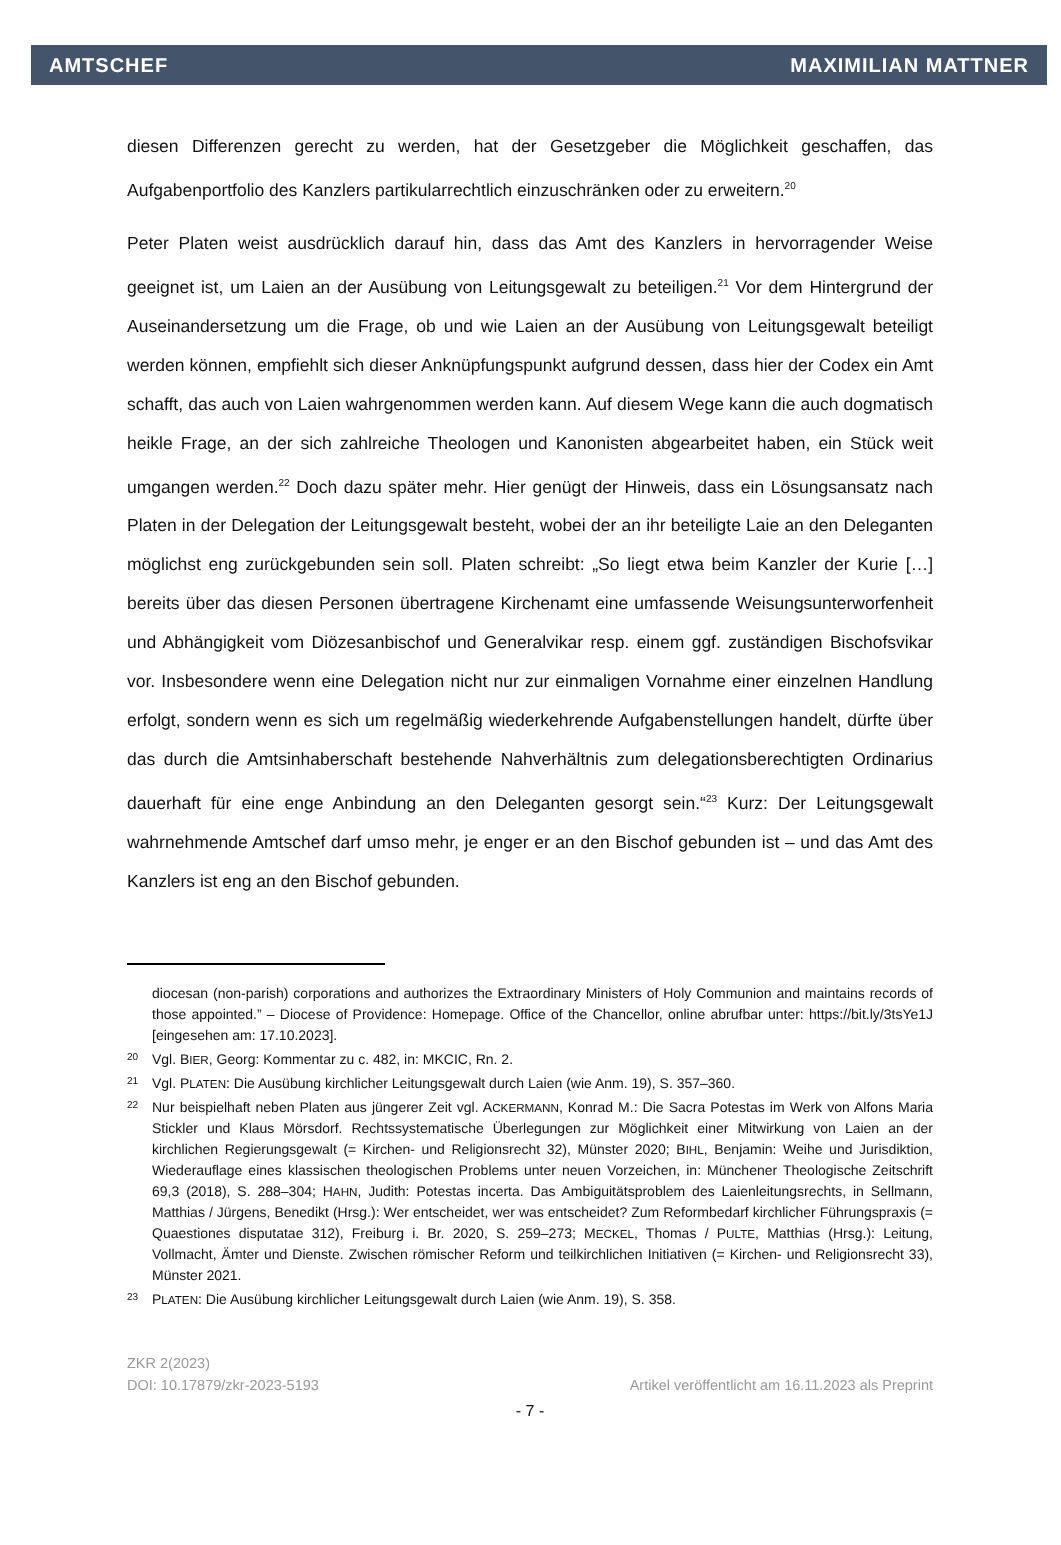AMTSCHEF MAXIMILIAN MATTNER
diesen Differenzen gerecht zu werden, hat der Gesetzgeber die Möglichkeit geschaffen, das Aufgabenportfolio des Kanzlers partikularrechtlich einzuschränken oder zu erweitern.<sup>20</sup>
Peter Platen weist ausdrücklich darauf hin, dass das Amt des Kanzlers in hervorragender Weise geeignet ist, um Laien an der Ausübung von Leitungsgewalt zu beteiligen.<sup>21</sup> Vor dem Hintergrund der Auseinandersetzung um die Frage, ob und wie Laien an der Ausübung von Leitungsgewalt beteiligt werden können, empfiehlt sich dieser Anknüpfungspunkt aufgrund dessen, dass hier der Codex ein Amt schafft, das auch von Laien wahrgenommen werden kann. Auf diesem Wege kann die auch dogmatisch heikle Frage, an der sich zahlreiche Theologen und Kanonisten abgearbeitet haben, ein Stück weit umgangen werden.<sup>22</sup> Doch dazu später mehr. Hier genügt der Hinweis, dass ein Lösungsansatz nach Platen in der Delegation der Leitungsgewalt besteht, wobei der an ihr beteiligte Laie an den Deleganten möglichst eng zurückgebunden sein soll. Platen schreibt: „So liegt etwa beim Kanzler der Kurie […] bereits über das diesen Personen übertragene Kirchenamt eine umfassende Weisungsunterworfenheit und Abhängigkeit vom Diözesanbischof und Generalvikar resp. einem ggf. zuständigen Bischofsvikar vor. Insbesondere wenn eine Delegation nicht nur zur einmaligen Vornahme einer einzelnen Handlung erfolgt, sondern wenn es sich um regelmäßig wiederkehrende Aufgabenstellungen handelt, dürfte über das durch die Amtsinhaberschaft bestehende Nahverhältnis zum delegationsberechtigten Ordinarius dauerhaft für eine enge Anbindung an den Deleganten gesorgt sein.“<sup>23</sup> Kurz: Der Leitungsgewalt wahrnehmende Amtschef darf umso mehr, je enger er an den Bischof gebunden ist – und das Amt des Kanzlers ist eng an den Bischof gebunden.
diocesan (non-parish) corporations and authorizes the Extraordinary Ministers of Holy Communion and maintains records of those appointed.” – Diocese of Providence: Homepage. Office of the Chancellor, online abrufbar unter: https://bit.ly/3tsYe1J [eingesehen am: 17.10.2023].
20 Vgl. BIER, Georg: Kommentar zu c. 482, in: MKCIC, Rn. 2.
21 Vgl. PLATEN: Die Ausübung kirchlicher Leitungsgewalt durch Laien (wie Anm. 19), S. 357–360.
22 Nur beispielhaft neben Platen aus jüngerer Zeit vgl. ACKERMANN, Konrad M.: Die Sacra Potestas im Werk von Alfons Maria Stickler und Klaus Mörsdorf. Rechtssystematische Überlegungen zur Möglichkeit einer Mitwirkung von Laien an der kirchlichen Regierungsgewalt (= Kirchen- und Religionsrecht 32), Münster 2020; BIHL, Benjamin: Weihe und Jurisdiktion, Wiederauflage eines klassischen theologischen Problems unter neuen Vorzeichen, in: Münchener Theologische Zeitschrift 69,3 (2018), S. 288–304; HAHN, Judith: Potestas incerta. Das Ambiguitätsproblem des Laienleitungsrechts, in Sellmann, Matthias / Jürgens, Benedikt (Hrsg.): Wer entscheidet, wer was entscheidet? Zum Reformbedarf kirchlicher Führungspraxis (= Quaestiones disputatae 312), Freiburg i. Br. 2020, S. 259–273; MECKEL, Thomas / PULTE, Matthias (Hrsg.): Leitung, Vollmacht, Ämter und Dienste. Zwischen römischer Reform und teilkirchlichen Initiativen (= Kirchen- und Religionsrecht 33), Münster 2021.
23 PLATEN: Die Ausübung kirchlicher Leitungsgewalt durch Laien (wie Anm. 19), S. 358.
ZKR 2(2023)
DOI: 10.17879/zkr-2023-5193 Artikel veröffentlicht am 16.11.2023 als Preprint
- 7 -